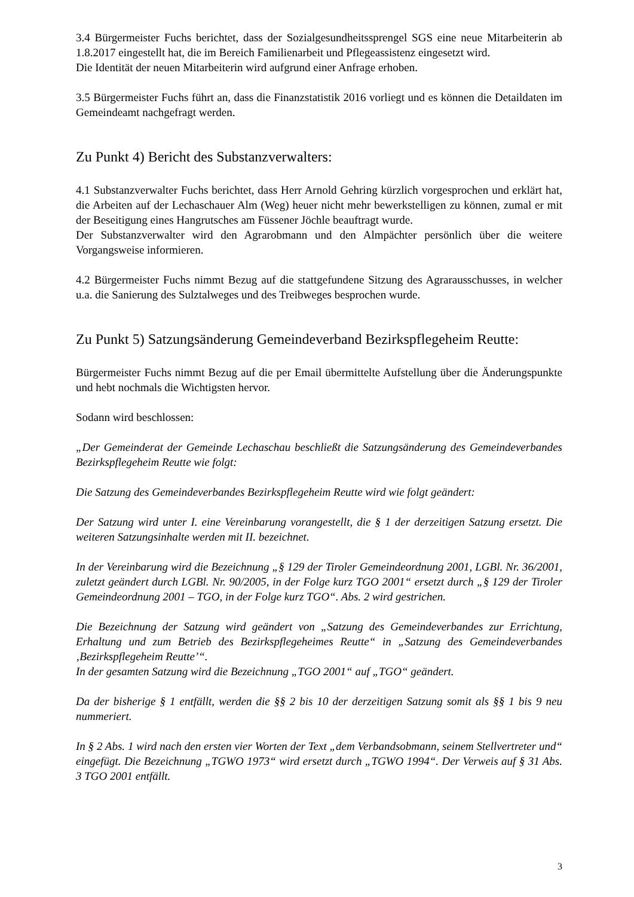3.4 Bürgermeister Fuchs berichtet, dass der Sozialgesundheitssprengel SGS eine neue Mitarbeiterin ab 1.8.2017 eingestellt hat, die im Bereich Familienarbeit und Pflegeassistenz eingesetzt wird.
Die Identität der neuen Mitarbeiterin wird aufgrund einer Anfrage erhoben.
3.5 Bürgermeister Fuchs führt an, dass die Finanzstatistik 2016 vorliegt und es können die Detaildaten im Gemeindeamt nachgefragt werden.
Zu Punkt 4) Bericht des Substanzverwalters:
4.1 Substanzverwalter Fuchs berichtet, dass Herr Arnold Gehring kürzlich vorgesprochen und erklärt hat, die Arbeiten auf der Lechaschauer Alm (Weg) heuer nicht mehr bewerkstelligen zu können, zumal er mit der Beseitigung eines Hangrutsches am Füssener Jöchle beauftragt wurde.
Der Substanzverwalter wird den Agrarobmann und den Almpächter persönlich über die weitere Vorgangsweise informieren.
4.2 Bürgermeister Fuchs nimmt Bezug auf die stattgefundene Sitzung des Agrarausschusses, in welcher u.a. die Sanierung des Sulztalweges und des Treibweges besprochen wurde.
Zu Punkt 5) Satzungsänderung Gemeindeverband Bezirkspflegeheim Reutte:
Bürgermeister Fuchs nimmt Bezug auf die per Email übermittelte Aufstellung über die Änderungspunkte und hebt nochmals die Wichtigsten hervor.
Sodann wird beschlossen:
„Der Gemeinderat der Gemeinde Lechaschau beschließt die Satzungsänderung des Gemeindeverbandes Bezirkspflegeheim Reutte wie folgt:
Die Satzung des Gemeindeverbandes Bezirkspflegeheim Reutte wird wie folgt geändert:
Der Satzung wird unter I. eine Vereinbarung vorangestellt, die § 1 der derzeitigen Satzung ersetzt. Die weiteren Satzungsinhalte werden mit II. bezeichnet.
In der Vereinbarung wird die Bezeichnung „§ 129 der Tiroler Gemeindeordnung 2001, LGBl. Nr. 36/2001, zuletzt geändert durch LGBl. Nr. 90/2005, in der Folge kurz TGO 2001“ ersetzt durch „§ 129 der Tiroler Gemeindeordnung 2001 – TGO, in der Folge kurz TGO“. Abs. 2 wird gestrichen.
Die Bezeichnung der Satzung wird geändert von „Satzung des Gemeindeverbandes zur Errichtung, Erhaltung und zum Betrieb des Bezirkspflegeheimes Reutte“ in „Satzung des Gemeindeverbandes ‚Bezirkspflegeheim Reutte’“.
In der gesamten Satzung wird die Bezeichnung „TGO 2001“ auf „TGO“ geändert.
Da der bisherige § 1 entfällt, werden die §§ 2 bis 10 der derzeitigen Satzung somit als §§ 1 bis 9 neu nummeriert.
In § 2 Abs. 1 wird nach den ersten vier Worten der Text „dem Verbandsobmann, seinem Stellvertreter und“ eingefügt. Die Bezeichnung „TGWO 1973“ wird ersetzt durch „TGWO 1994“. Der Verweis auf § 31 Abs. 3 TGO 2001 entfällt.
3